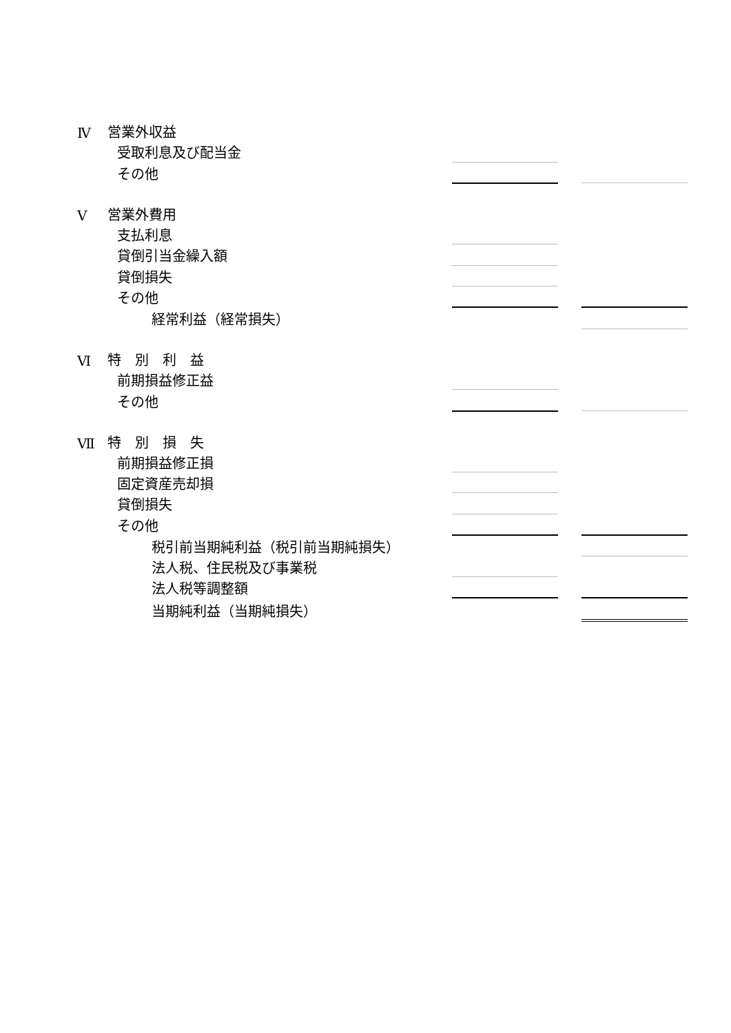| Ⅳ | 営業外収益 | | | |
| | 受取利息及び配当金 | | | |
| | その他 | | | |
| Ⅴ | 営業外費用 | | | |
| | 支払利息 | | | |
| | 貸倒引当金繰入額 | | | |
| | 貸倒損失 | | | |
| | その他 | | | |
| | 経常利益（経常損失） | | | |
| Ⅵ | 特 別 利 益 | | | |
| | 前期損益修正益 | | | |
| | その他 | | | |
| Ⅶ | 特 別 損 失 | | | |
| | 前期損益修正損 | | | |
| | 固定資産売却損 | | | |
| | 貸倒損失 | | | |
| | その他 | | | |
| | 税引前当期純利益（税引前当期純損失） | | | |
| | 法人税、住民税及び事業税 | | | |
| | 法人税等調整額 | | | |
| | 当期純利益（当期純損失） | | | |